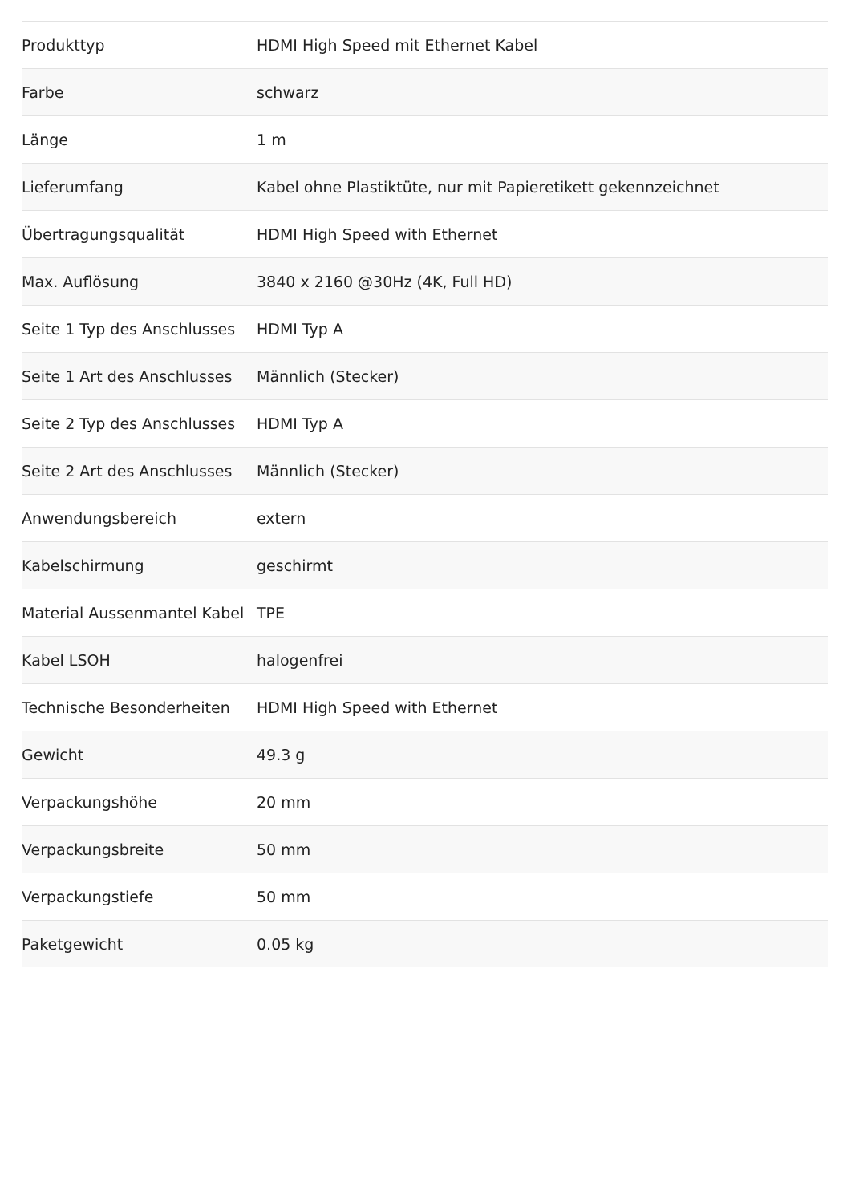| Produkttyp | HDMI High Speed mit Ethernet Kabel |
| Farbe | schwarz |
| Länge | 1 m |
| Lieferumfang | Kabel ohne Plastiktüte, nur mit Papieretikett gekennzeichnet |
| Übertragungsqualität | HDMI High Speed with Ethernet |
| Max. Auflösung | 3840 x 2160 @30Hz (4K, Full HD) |
| Seite 1 Typ des Anschlusses | HDMI Typ A |
| Seite 1 Art des Anschlusses | Männlich (Stecker) |
| Seite 2 Typ des Anschlusses | HDMI Typ A |
| Seite 2 Art des Anschlusses | Männlich (Stecker) |
| Anwendungsbereich | extern |
| Kabelschirmung | geschirmt |
| Material Aussenmantel Kabel | TPE |
| Kabel LSOH | halogenfrei |
| Technische Besonderheiten | HDMI High Speed with Ethernet |
| Gewicht | 49.3 g |
| Verpackungshöhe | 20 mm |
| Verpackungsbreite | 50 mm |
| Verpackungstiefe | 50 mm |
| Paketgewicht | 0.05 kg |